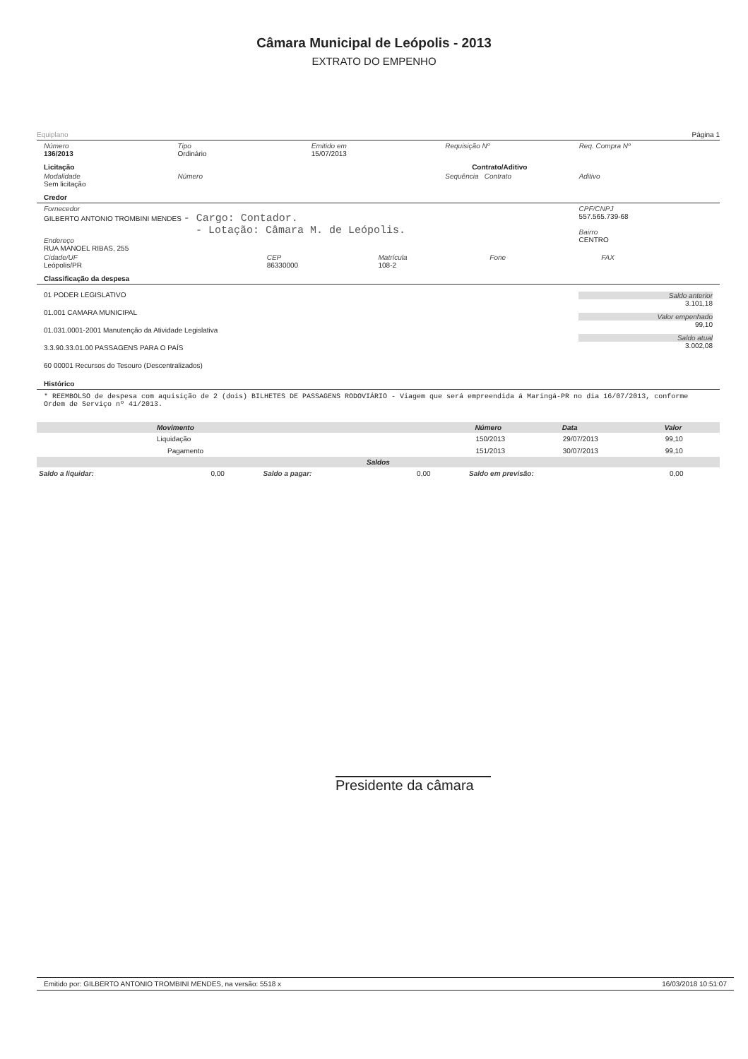Câmara Municipal de Leópolis - 2013
EXTRATO DO EMPENHO
Equiplano Página 1
Número
136/2013
Tipo
Ordinário
Emitido em
15/07/2013
Requisição Nº Req. Compra Nº
Licitação Contrato/Aditivo
Modalidade
Sem licitação
Número Sequência Contrato Aditivo
Credor
Fornecedor
GILBERTO ANTONIO TROMBINI MENDES - Cargo: Contador.
- Lotação: Câmara M. de Leópolis.
Endereço
RUA MANOEL RIBAS, 255
CPF/CNPJ
557.565.739-68
Bairro
CENTRO
Cidade/UF
Leópolis/PR
CEP
86330000
Matrícula
108-2
Fone FAX
Classificação da despesa
01 PODER LEGISLATIVO
01.001 CAMARA MUNICIPAL
01.031.0001-2001 Manutenção da Atividade Legislativa
3.3.90.33.01.00 PASSAGENS PARA O PAÍS
60 00001 Recursos do Tesouro (Descentralizados)
Saldo anterior
3.101,18
Valor empenhado
99,10
Saldo atual
3.002,08
Histórico
* REEMBOLSO de despesa com aquisição de 2 (dois) BILHETES DE PASSAGENS RODOVIÁRIO - Viagem que será empreendida á Maringá-PR no dia 16/07/2013, conforme Ordem de Serviço nº 41/2013.
| Movimento | Número | Data | Valor |
| --- | --- | --- | --- |
| Liquidação | 150/2013 | 29/07/2013 | 99,10 |
| Pagamento | 151/2013 | 30/07/2013 | 99,10 |
| Saldos | | | |
| Saldo a liquidar: | 0,00 | Saldo a pagar: | 0,00 | Saldo em previsão: | 0,00 |
Presidente da câmara
Emitido por: GILBERTO ANTONIO TROMBINI MENDES, na versão: 5518 x 16/03/2018 10:51:07